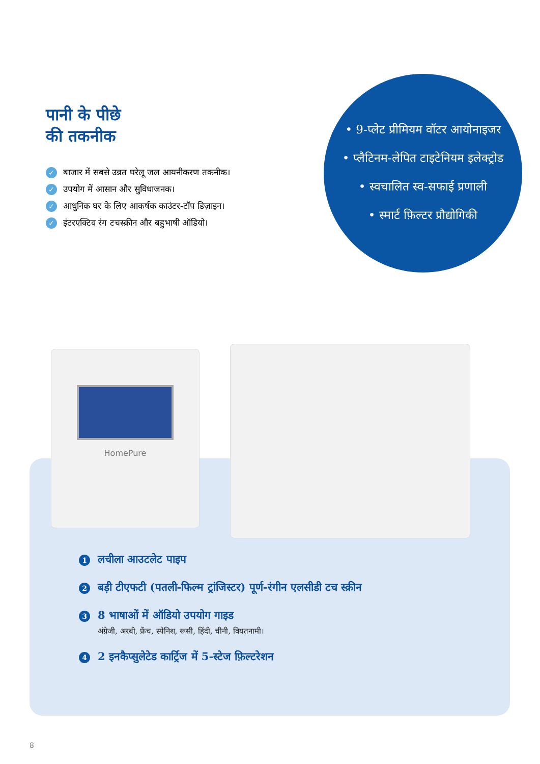पानी के पीछे
की तकनीक
✓ बाजार में सबसे उन्नत घरेलू जल आयनीकरण तकनीक।
✓ उपयोग में आसान और सुविधाजनक।
✓ आधुनिक घर के लिए आकर्षक काउंटर-टॉप डिज़ाइन।
✓ इंटरएक्टिव रंग टचस्क्रीन और बहुभाषी ऑडियो।
• 9-प्लेट प्रीमियम वॉटर आयोनाइजर
• प्लैटिनम-लेपित टाइटेनियम इलेक्ट्रोड
• स्वचालित स्व-सफाई प्रणाली
• स्मार्ट फ़िल्टर प्रौद्योगिकी
HomePure
1 लचीला आउटलेट पाइप
2 बड़ी टीएफटी (पतली-फिल्म ट्रांजिस्टर) पूर्ण-रंगीन एलसीडी टच स्क्रीन
3 8 भाषाओं में ऑडियो उपयोग गाइड
अंग्रेजी, अरबी, फ्रेंच, स्पेनिश, रूसी, हिंदी, चीनी, वियतनामी।
4 2 इनकैप्सुलेटेड कार्ट्रिज में 5-स्टेज फ़िल्टरेशन
8